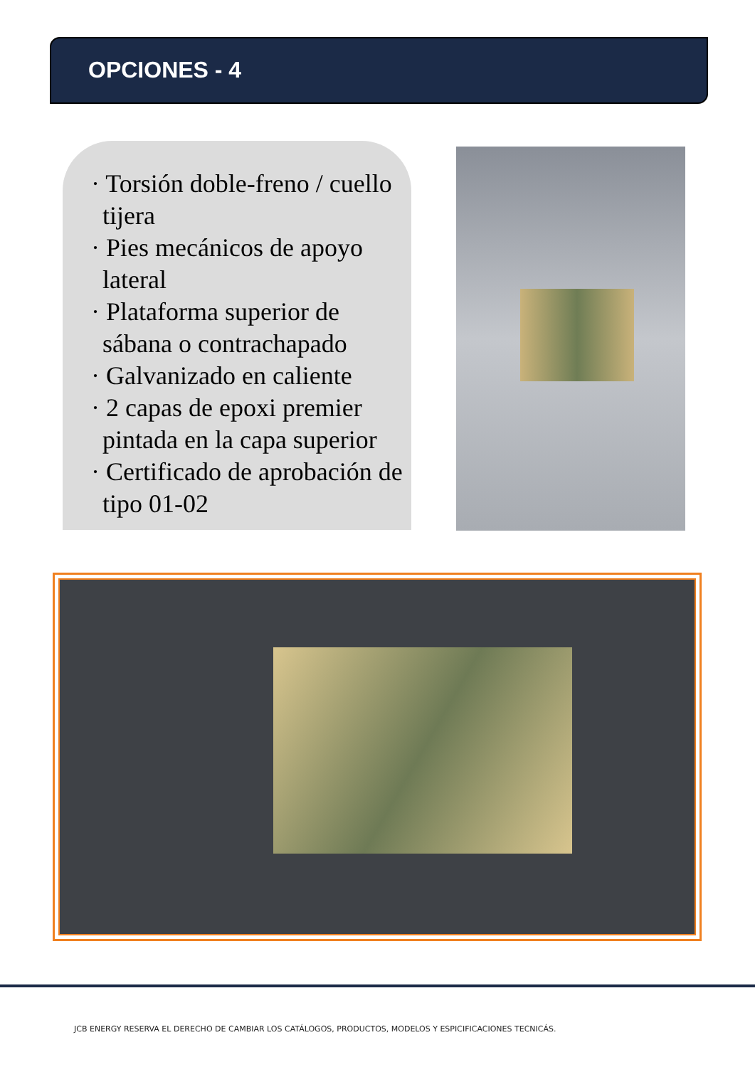OPCIONES - 4
· Torsión doble-freno / cuello tijera
· Pies mecánicos de apoyo lateral
· Plataforma superior de sábana o contrachapado
· Galvanizado en caliente
· 2 capas de epoxi premier pintada en la capa superior
· Certificado de aprobación de tipo 01-02
JCB ENERGY RESERVA EL DERECHO DE CAMBIAR LOS CATÁLOGOS, PRODUCTOS, MODELOS Y ESPICIFICACIONES TECNICÁS.